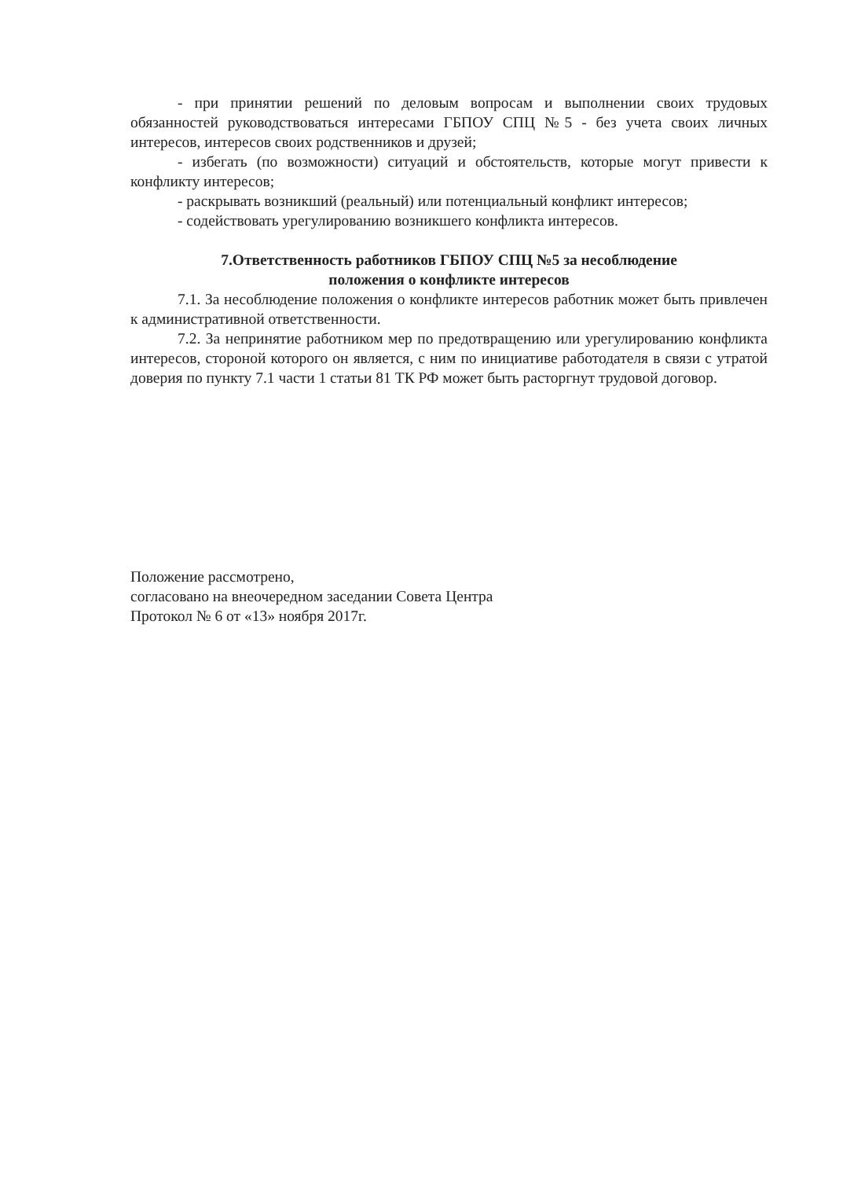- при принятии решений по деловым вопросам и выполнении своих трудовых обязанностей руководствоваться интересами ГБПОУ СПЦ №5 - без учета своих личных интересов, интересов своих родственников и друзей;
- избегать (по возможности) ситуаций и обстоятельств, которые могут привести к конфликту интересов;
- раскрывать возникший (реальный) или потенциальный конфликт интересов;
- содействовать урегулированию возникшего конфликта интересов.
7.Ответственность работников ГБПОУ СПЦ №5 за несоблюдение
положения о конфликте интересов
7.1. За несоблюдение положения о конфликте интересов работник может быть привлечен к административной ответственности.
7.2. За непринятие работником мер по предотвращению или урегулированию конфликта интересов, стороной которого он является, с ним по инициативе работодателя в связи с утратой доверия по пункту 7.1 части 1 статьи 81 ТК РФ может быть расторгнут трудовой договор.
Положение рассмотрено,
согласовано на внеочередном заседании Совета Центра
Протокол № 6 от «13» ноября 2017г.